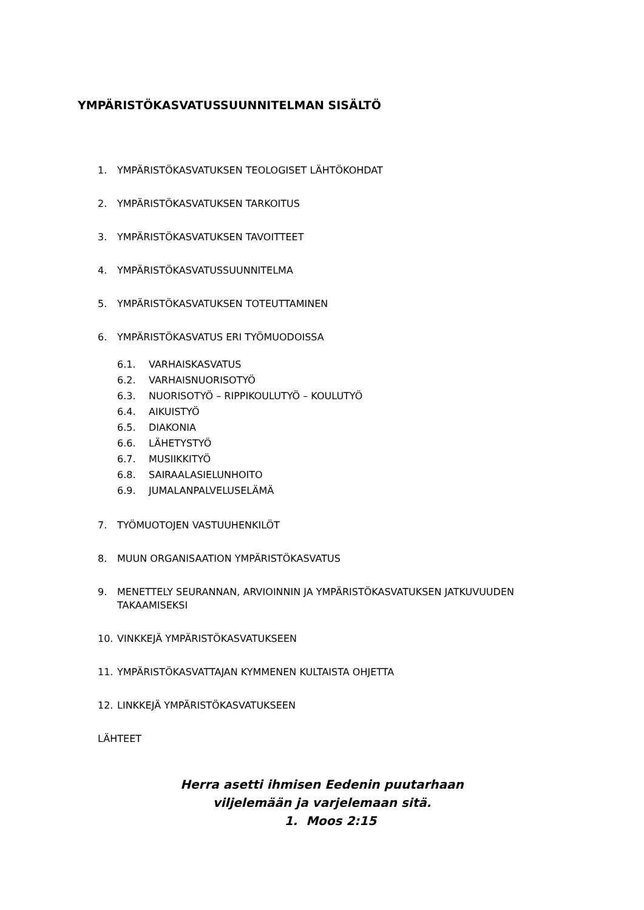YMPÄRISTÖKASVATUSSUUNNITELMAN SISÄLTÖ
1. YMPÄRISTÖKASVATUKSEN TEOLOGISET LÄHTÖKOHDAT
2. YMPÄRISTÖKASVATUKSEN TARKOITUS
3. YMPÄRISTÖKASVATUKSEN TAVOITTEET
4. YMPÄRISTÖKASVATUSSUUNNITELMA
5. YMPÄRISTÖKASVATUKSEN TOTEUTTAMINEN
6. YMPÄRISTÖKASVATUS ERI TYÖMUODOISSA
6.1. VARHAISKASVATUS
6.2. VARHAISNUORISOTYÖ
6.3. NUORISOTYÖ – RIPPIKOULUTYÖ – KOULUTYÖ
6.4. AIKUISTYÖ
6.5. DIAKONIA
6.6. LÄHETYSTYÖ
6.7. MUSIIKKITYÖ
6.8. SAIRAALASIELUNHOITO
6.9. JUMALANPALVELUSELÄMÄ
7. TYÖMUOTOJEN VASTUUHENKILÖT
8. MUUN ORGANISAATION YMPÄRISTÖKASVATUS
9. MENETTELY SEURANNAN, ARVIOINNIN JA YMPÄRISTÖKASVATUKSEN JATKUVUUDEN TAKAAMISEKSI
10. VINKKEJÄ YMPÄRISTÖKASVATUKSEEN
11. YMPÄRISTÖKASVATTAJAN KYMMENEN KULTAISTA OHJETTA
12. LINKKEJÄ YMPÄRISTÖKASVATUKSEEN
LÄHTEET
Herra asetti ihmisen Eedenin puutarhaan
viljelemään ja varjelemaan sitä.
1. Moos 2:15